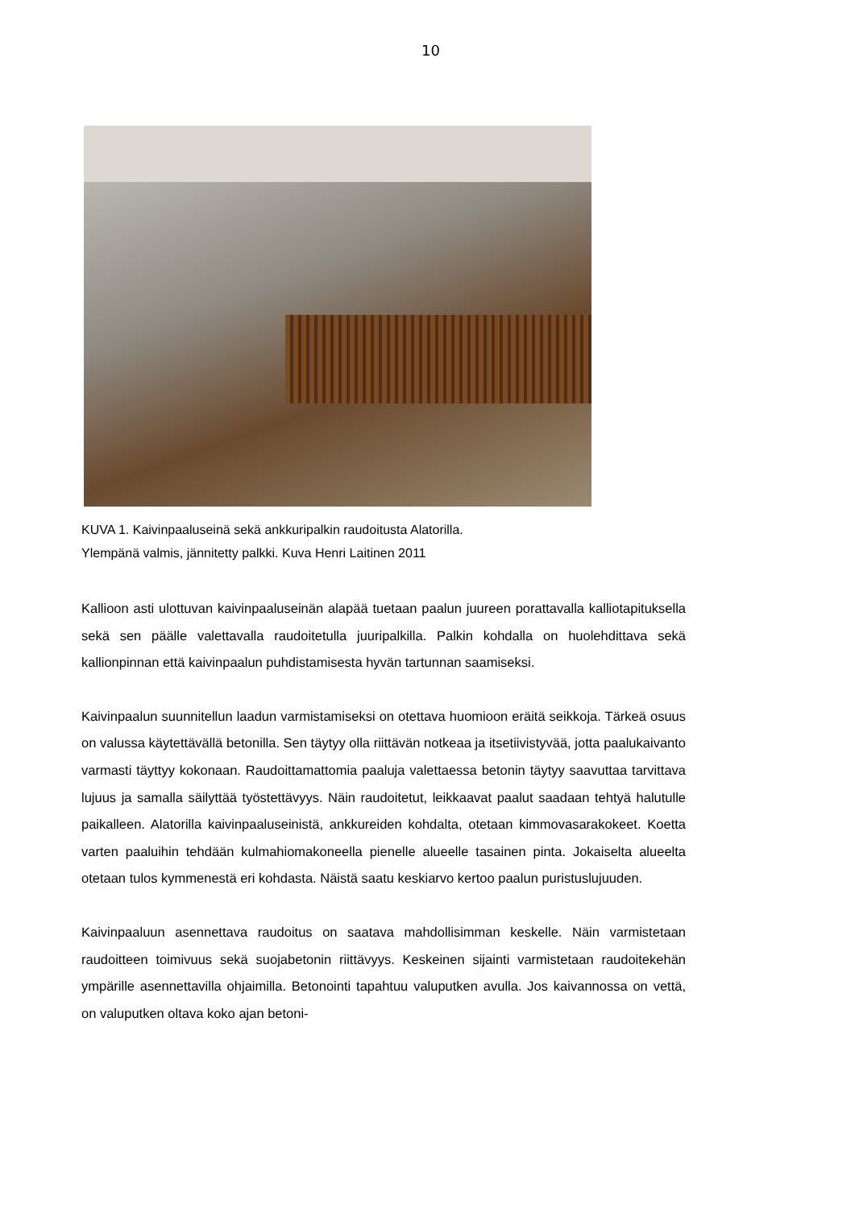10
KUVA 1. Kaivinpaaluseinä sekä ankkuripalkin raudoitusta Alatorilla.
Ylempänä valmis, jännitetty palkki. Kuva Henri Laitinen 2011
Kallioon asti ulottuvan kaivinpaaluseinän alapää tuetaan paalun juureen porattavalla kalliotapituksella sekä sen päälle valettavalla raudoitetulla juuripalkilla. Palkin kohdalla on huolehdittava sekä kallionpinnan että kaivinpaalun puhdistamisesta hyvän tartunnan saamiseksi.
Kaivinpaalun suunnitellun laadun varmistamiseksi on otettava huomioon eräitä seikkoja. Tärkeä osuus on valussa käytettävällä betonilla. Sen täytyy olla riittävän notkeaa ja itsetiivistyvää, jotta paalukaivanto varmasti täyttyy kokonaan. Raudoittamattomia paaluja valettaessa betonin täytyy saavuttaa tarvittava lujuus ja samalla säilyttää työstettävyys. Näin raudoitetut, leikkaavat paalut saadaan tehtyä halutulle paikalleen. Alatorilla kaivinpaaluseinistä, ankkureiden kohdalta, otetaan kimmovasarakokeet. Koetta varten paaluihin tehdään kulmahiomakoneella pienelle alueelle tasainen pinta. Jokaiselta alueelta otetaan tulos kymmenestä eri kohdasta. Näistä saatu keskiarvo kertoo paalun puristuslujuuden.
Kaivinpaaluun asennettava raudoitus on saatava mahdollisimman keskelle. Näin varmistetaan raudoitteen toimivuus sekä suojabetonin riittävyys. Keskeinen sijainti varmistetaan raudoitekehän ympärille asennettavilla ohjaimilla. Betonointi tapahtuu valuputken avulla. Jos kaivannossa on vettä, on valuputken oltava koko ajan betoni-